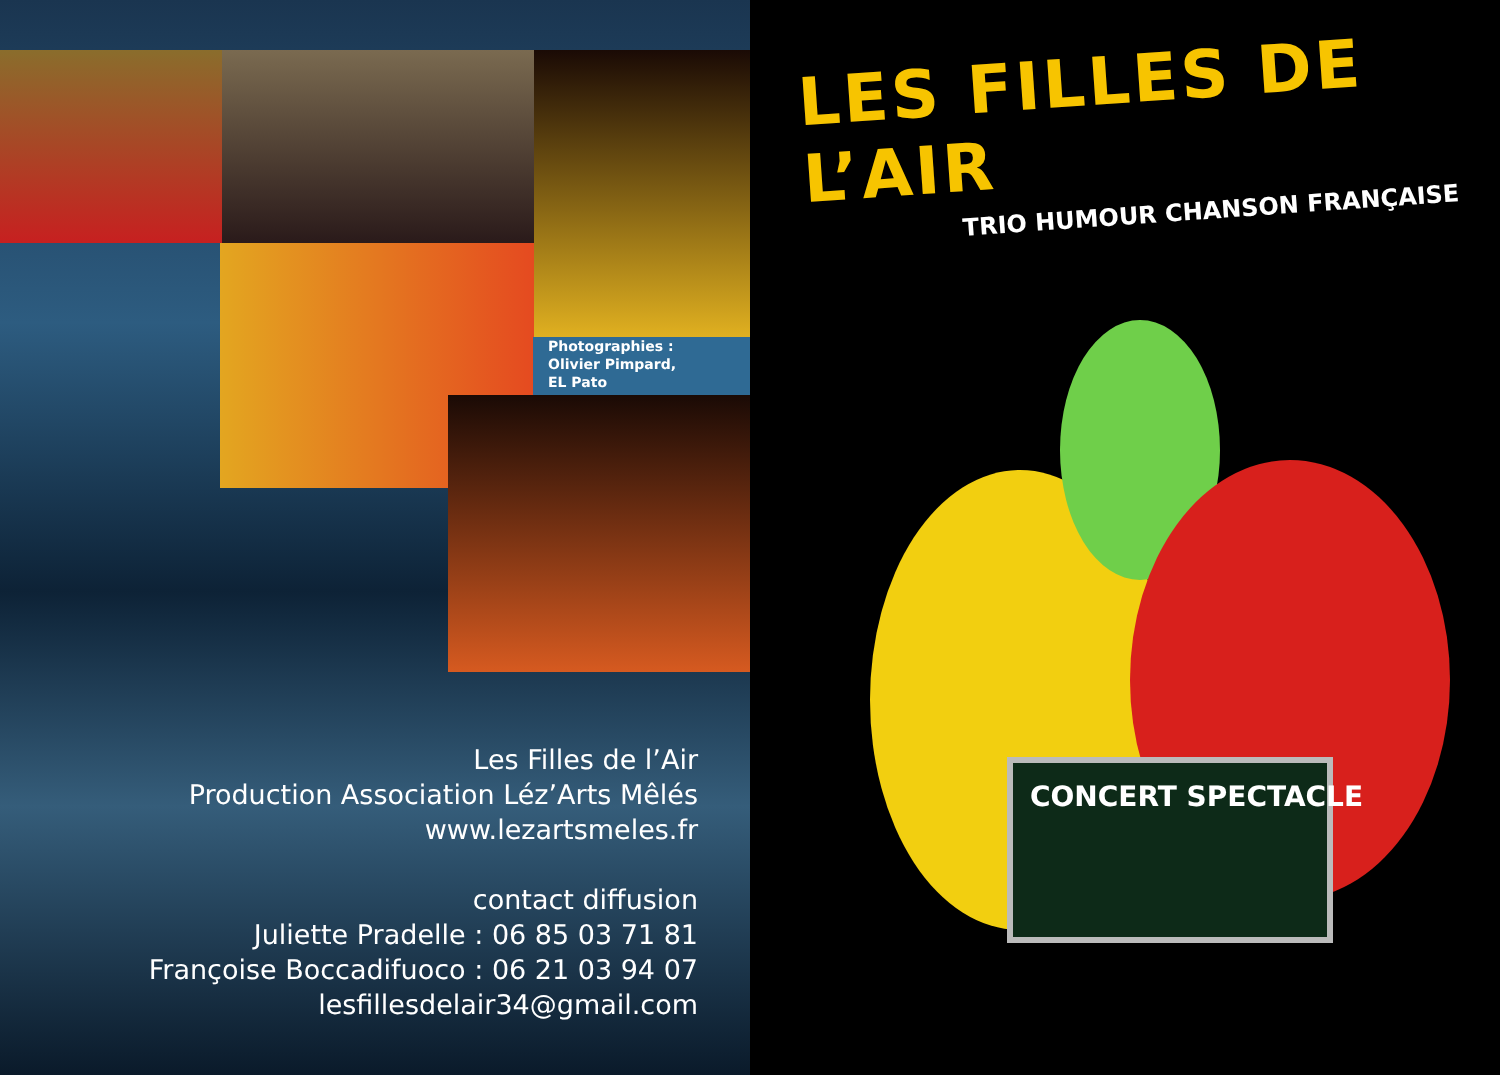Photographies :
Olivier Pimpard,
EL Pato
Les Filles de l’Air
Production Association Léz’Arts Mêlés
www.lezartsmeles.fr
contact diffusion
Juliette Pradelle : 06 85 03 71 81
Françoise Boccadifuoco : 06 21 03 94 07
lesfillesdelair34@gmail.com
LES FILLES DE L’AIR
TRIO HUMOUR CHANSON FRANÇAISE
CONCERT SPECTACLE